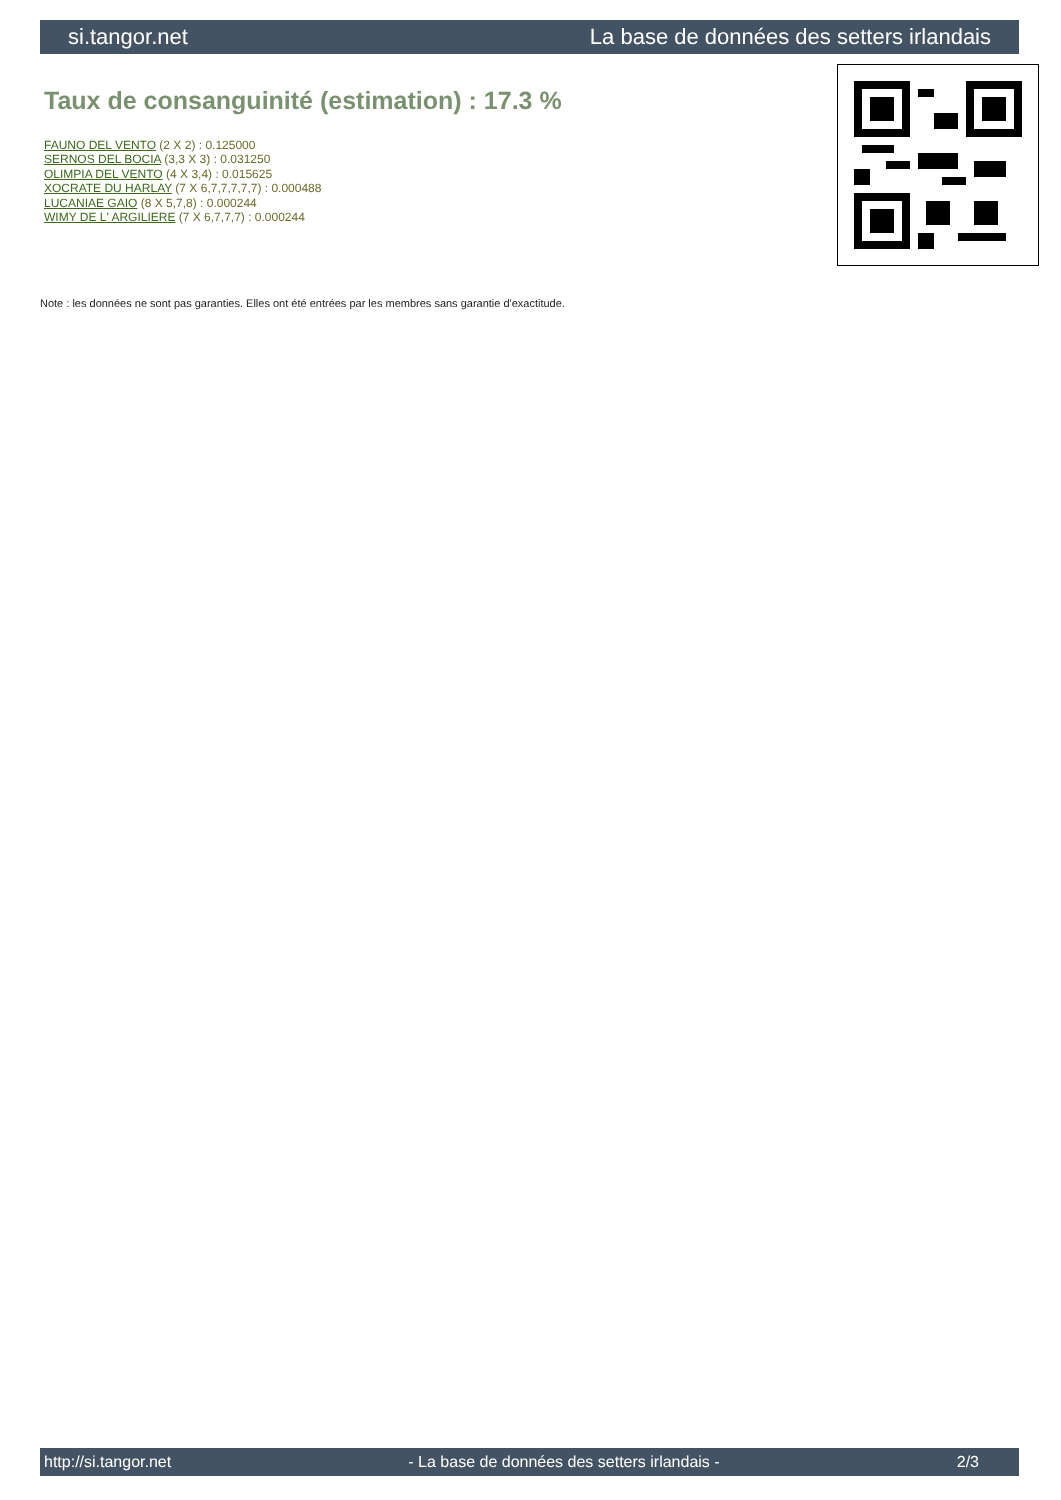si.tangor.net La base de données des setters irlandais
Taux de consanguinité (estimation) : 17.3 %
FAUNO DEL VENTO (2 X 2) : 0.125000
SERNOS DEL BOCIA (3,3 X 3) : 0.031250
OLIMPIA DEL VENTO (4 X 3,4) : 0.015625
XOCRATE DU HARLAY (7 X 6,7,7,7,7,7) : 0.000488
LUCANIAE GAIO (8 X 5,7,8) : 0.000244
WIMY DE L' ARGILIERE (7 X 6,7,7,7) : 0.000244
Note : les données ne sont pas garanties. Elles ont été entrées par les membres sans garantie d'exactitude.
http://si.tangor.net - La base de données des setters irlandais - 2/3